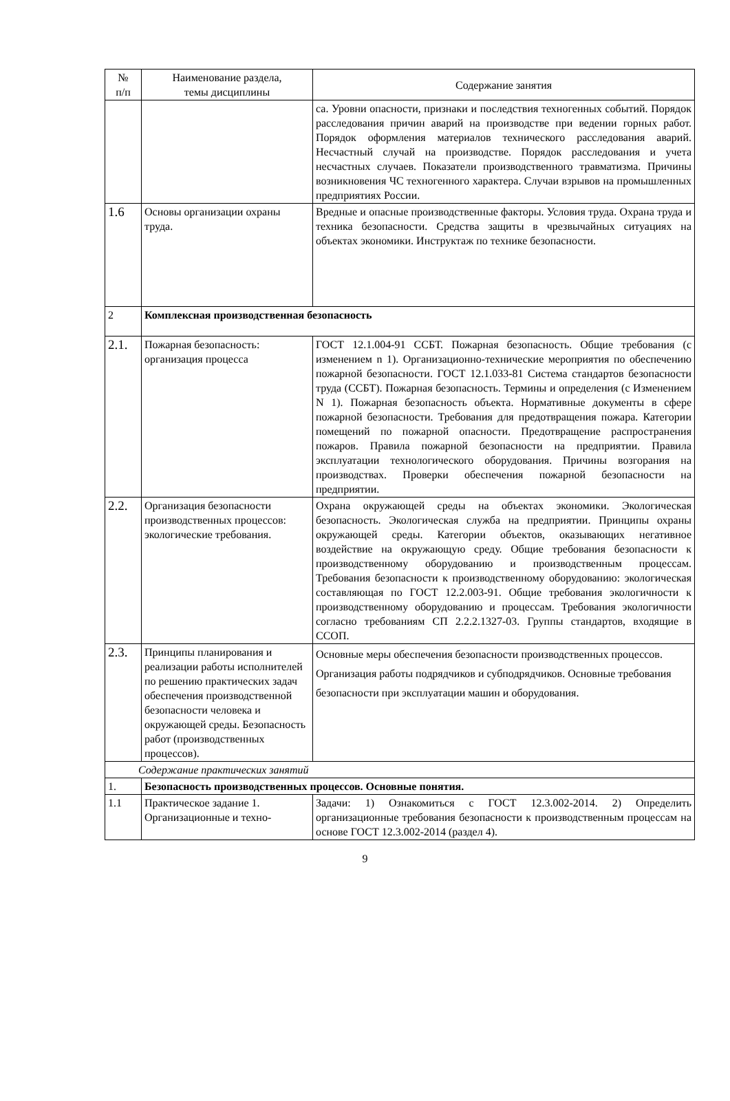| № п/п | Наименование раздела, темы дисциплины | Содержание занятия |
| --- | --- | --- |
| | | са. Уровни опасности, признаки и последствия техногенных событий. Порядок расследования причин аварий на производстве при ведении горных работ. Порядок оформления материалов технического расследования аварий. Несчастный случай на производстве. Порядок расследования и учета несчастных случаев. Показатели производственного травматизма. Причины возникновения ЧС техногенного характера. Случаи взрывов на промышленных предприятиях России. |
| 1.6 | Основы организации охраны труда. | Вредные и опасные производственные факторы. Условия труда. Охрана труда и техника безопасности. Средства защиты в чрезвычайных ситуациях на объектах экономики. Инструктаж по технике безопасности. |
| 2 | Комплексная производственная безопасность | |
| 2.1. | Пожарная безопасность: организация процесса | ГОСТ 12.1.004-91 ССБТ. Пожарная безопасность. Общие требования (с изменением n 1). Организационно-технические мероприятия по обеспечению пожарной безопасности. ГОСТ 12.1.033-81 Система стандартов безопасности труда (ССБТ). Пожарная безопасность. Термины и определения (с Изменением N 1). Пожарная безопасность объекта. Нормативные документы в сфере пожарной безопасности. Требования для предотвращения пожара. Категории помещений по пожарной опасности. Предотвращение распространения пожаров. Правила пожарной безопасности на предприятии. Правила эксплуатации технологического оборудования. Причины возгорания на производствах. Проверки обеспечения пожарной безопасности на предприятии. |
| 2.2. | Организация безопасности производственных процессов: экологические требования. | Охрана окружающей среды на объектах экономики. Экологическая безопасность. Экологическая служба на предприятии. Принципы охраны окружающей среды. Категории объектов, оказывающих негативное воздействие на окружающую среду. Общие требования безопасности к производственному оборудованию и производственным процессам. Требования безопасности к производственному оборудованию: экологическая составляющая по ГОСТ 12.2.003-91. Общие требования экологичности к производственному оборудованию и процессам. Требования экологичности согласно требованиям СП 2.2.2.1327-03. Группы стандартов, входящие в ССОП. |
| 2.3. | Принципы планирования и реализации работы исполнителей по решению практических задач обеспечения производственной безопасности человека и окружающей среды. Безопасность работ (производственных процессов). | Основные меры обеспечения безопасности производственных процессов. Организация работы подрядчиков и субподрядчиков. Основные требования безопасности при эксплуатации машин и оборудования. |
| Содержание практических занятий | | |
| 1. | Безопасность производственных процессов. Основные понятия. | |
| 1.1 | Практическое задание 1. Организационные и техно- | Задачи: 1) Ознакомиться с ГОСТ 12.3.002-2014. 2) Определить организационные требования безопасности к производственным процессам на основе ГОСТ 12.3.002-2014 (раздел 4). |
9